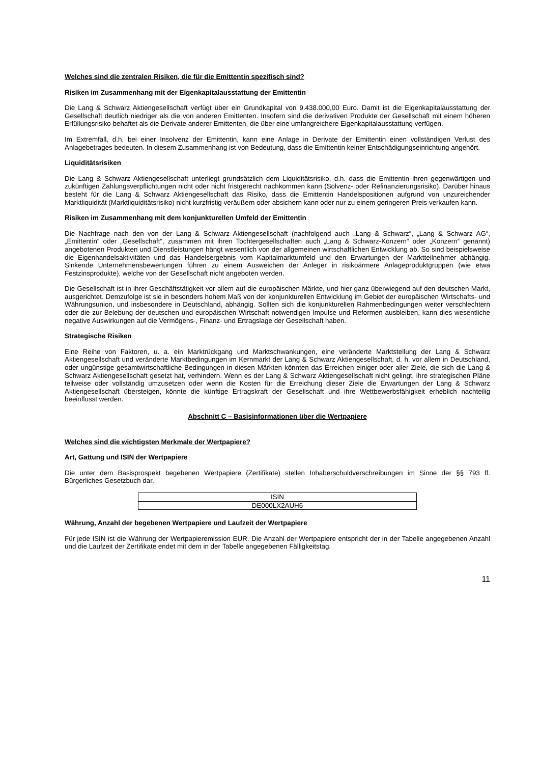Welches sind die zentralen Risiken, die für die Emittentin spezifisch sind?
Risiken im Zusammenhang mit der Eigenkapitalausstattung der Emittentin
Die Lang & Schwarz Aktiengesellschaft verfügt über ein Grundkapital von 9.438.000,00 Euro. Damit ist die Eigen­kapitalausstattung der Gesellschaft deutlich niedriger als die von anderen Emittenten. Insofern sind die derivativen Produkte der Gesellschaft mit einem höheren Erfüllungsrisiko behaftet als die Derivate anderer Emittenten, die über eine umfangreichere Eigenkapitalausstattung verfügen.
Im Extremfall, d.h. bei einer Insolvenz der Emittentin, kann eine Anlage in Derivate der Emittentin einen vollständigen Verlust des Anlagebetrages bedeuten. In diesem Zusammenhang ist von Bedeutung, dass die Emittentin keiner Entschädigungseinrichtung angehört.
Liquiditätsrisiken
Die Lang & Schwarz Aktiengesellschaft unterliegt grundsätzlich dem Liquiditätsrisiko, d.h. dass die Emittentin ihren gegenwärtigen und zukünftigen Zahlungsverpflichtungen nicht oder nicht fristgerecht nachkommen kann (Solvenz- oder Refinanzierungsrisiko). Darüber hinaus besteht für die Lang & Schwarz Aktiengesellschaft das Risiko, dass die Emittentin Handelspositionen aufgrund von unzureichender Marktliquidität (Marktliquiditätsrisiko) nicht kurzfristig veräußern oder absichern kann oder nur zu einem geringeren Preis verkaufen kann.
Risiken im Zusammenhang mit dem konjunkturellen Umfeld der Emittentin
Die Nachfrage nach den von der Lang & Schwarz Aktiengesellschaft (nachfolgend auch „Lang & Schwarz“, „Lang & Schwarz AG“, „Emittentin“ oder „Gesellschaft“, zusammen mit ihren Tochtergesellschaften auch „Lang & Schwarz-Konzern“ oder „Konzern“ genannt) angebotenen Produkten und Dienstleistungen hängt wesentlich von der allgemeinen wirtschaftlichen Entwicklung ab. So sind beispielsweise die Eigenhandelsaktivitäten und das Handelsergebnis vom Kapitalmarktumfeld und den Erwartungen der Marktteilnehmer abhängig. Sinkende Unternehmensbewertungen führen zu einem Ausweichen der Anleger in risikoärmere Anlageproduktgruppen (wie etwa Festzinsprodukte), welche von der Gesellschaft nicht angeboten werden.
Die Gesellschaft ist in ihrer Geschäftstätigkeit vor allem auf die europäischen Märkte, und hier ganz überwiegend auf den deutschen Markt, ausgerichtet. Demzufolge ist sie in besonders hohem Maß von der konjunkturellen Entwicklung im Gebiet der europäischen Wirtschafts- und Währungsunion, und insbesondere in Deutschland, abhängig. Sollten sich die konjunkturellen Rahmenbedingungen weiter verschlechtern oder die zur Belebung der deutschen und europäischen Wirtschaft notwendigen Impulse und Reformen ausbleiben, kann dies wesentliche negative Auswirkungen auf die Vermögens-, Finanz- und Ertragslage der Gesellschaft haben.
Strategische Risiken
Eine Reihe von Faktoren, u. a. ein Marktrückgang und Marktschwankungen, eine veränderte Marktstellung der Lang & Schwarz Aktiengesellschaft und veränderte Marktbedingungen im Kernmarkt der Lang & Schwarz Aktiengesellschaft, d. h. vor allem in Deutschland, oder ungünstige gesamtwirtschaftliche Bedingungen in diesen Märkten könnten das Erreichen einiger oder aller Ziele, die sich die Lang & Schwarz Aktiengesellschaft gesetzt hat, verhindern. Wenn es der Lang & Schwarz Aktiengesellschaft nicht gelingt, ihre strategischen Pläne teilweise oder vollständig umzusetzen oder wenn die Kosten für die Erreichung dieser Ziele die Erwartungen der Lang & Schwarz Aktiengesellschaft übersteigen, könnte die künftige Ertragskraft der Gesellschaft und ihre Wettbewerbsfähigkeit erheblich nachteilig beeinflusst werden.
Abschnitt C – Basisinformationen über die Wertpapiere
Welches sind die wichtigsten Merkmale der Wertpapiere?
Art, Gattung und ISIN der Wertpapiere
Die unter dem Basisprospekt begebenen Wertpapiere (Zertifikate) stellen Inhaberschuldverschreibungen im Sinne der §§ 793 ff. Bürgerliches Gesetzbuch dar.
| ISIN |
| --- |
| DE000LX2AUH6 |
Währung, Anzahl der begebenen Wertpapiere und Laufzeit der Wertpapiere
Für jede ISIN ist die Währung der Wertpapieremission EUR. Die Anzahl der Wertpapiere entspricht der in der Tabelle angegebenen Anzahl und die Laufzeit der Zertifikate endet mit dem in der Tabelle angegebenen Fälligkeitstag.
11